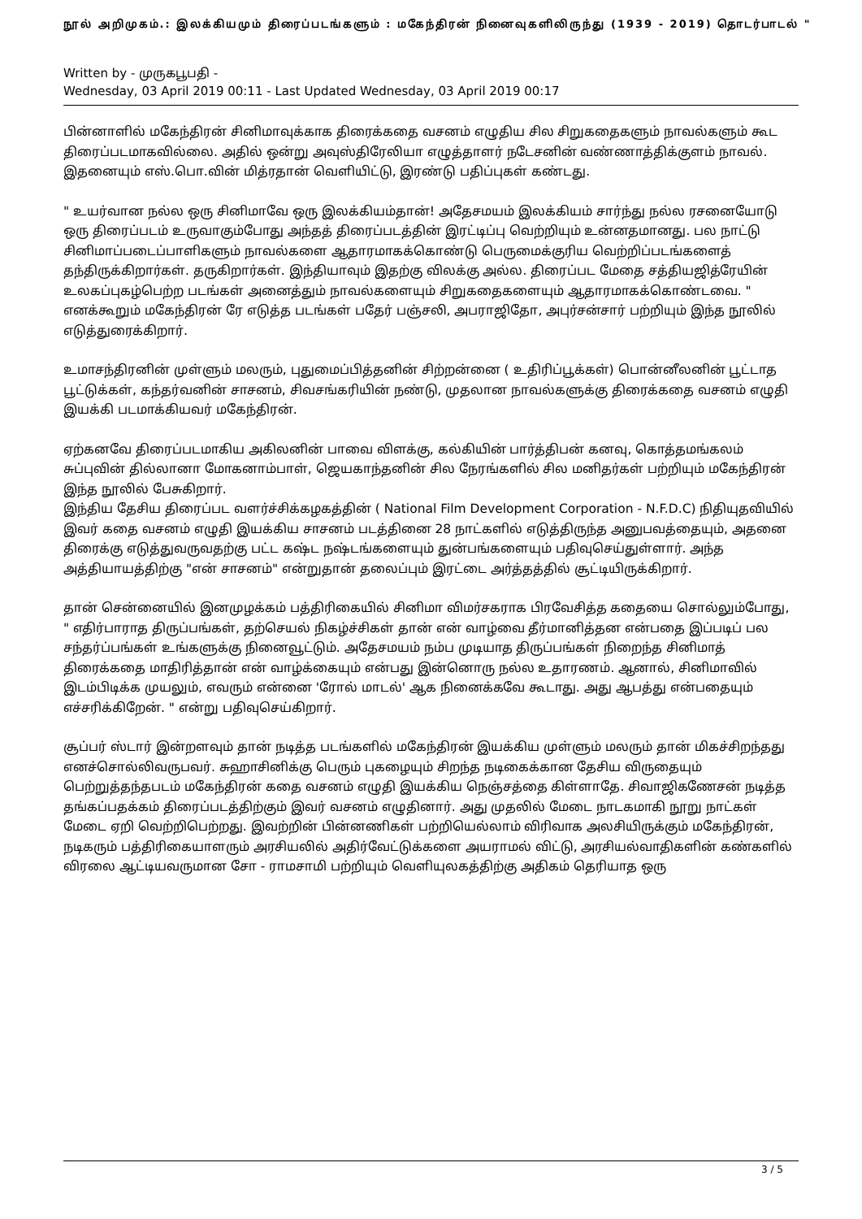நூல் அறிமுகம்.: இலக்கியமும் திரைப்படங்களும் : மகேந்திரன் நினைவுகளிலிருந்து (1939 - 2019) தொடர்பாடல் "
Written by - முருகபூபதி -
Wednesday, 03 April 2019 00:11 - Last Updated Wednesday, 03 April 2019 00:17
பின்னாளில் மகேந்திரன் சினிமாவுக்காக திரைக்கதை வசனம் எழுதிய சில சிறுகதைகளும் நாவல்களும் கூட திரைப்படமாகவில்லை. அதில் ஒன்று அவுஸ்திரேலியா எழுத்தாளர் நடேசனின் வண்ணாத்திக்குளம் நாவல். இதனையும் எஸ்.பொ.வின் மித்ரதான் வெளியிட்டு, இரண்டு பதிப்புகள் கண்டது.
" உயர்வான நல்ல ஒரு சினிமாவே ஒரு இலக்கியம்தான்! அதேசமயம் இலக்கியம் சார்ந்து நல்ல ரசனையோடு ஒரு திரைப்படம் உருவாகும்போது அந்தத் திரைப்படத்தின் இரட்டிப்பு வெற்றியும் உன்னதமானது. பல நாட்டு சினிமாப்படைப்பாளிகளும் நாவல்களை ஆதாரமாகக்கொண்டு பெருமைக்குரிய வெற்றிப்படங்களைத் தந்திருக்கிறார்கள். தருகிறார்கள். இந்தியாவும் இதற்கு விலக்கு அல்ல. திரைப்பட மேதை சத்தியஜித்ரேயின் உலகப்புகழ்பெற்ற படங்கள் அனைத்தும் நாவல்களையும் சிறுகதைகளையும் ஆதாரமாகக்கொண்டவை. " எனக்கூறும் மகேந்திரன் ரே எடுத்த படங்கள் பதேர் பஞ்சலி, அபராஜிதோ, அபுர்சன்சார் பற்றியும் இந்த நூலில் எடுத்துரைக்கிறார்.
உமாசந்திரனின் முள்ளும் மலரும், புதுமைப்பித்தனின் சிற்றன்னை ( உதிரிப்பூக்கள்) பொன்னீலனின் பூட்டாத பூட்டுக்கள், கந்தர்வனின் சாசனம், சிவசங்கரியின் நண்டு, முதலான நாவல்களுக்கு திரைக்கதை வசனம் எழுதி இயக்கி படமாக்கியவர் மகேந்திரன்.
ஏற்கனவே திரைப்படமாகிய அகிலனின் பாவை விளக்கு, கல்கியின் பார்த்திபன் கனவு, கொத்தமங்கலம் சுப்புவின் தில்லானா மோகனாம்பாள், ஜெயகாந்தனின் சில நேரங்களில் சில மனிதர்கள் பற்றியும் மகேந்திரன் இந்த நூலில் பேசுகிறார்.
இந்திய தேசிய திரைப்பட வளர்ச்சிக்கழகத்தின் ( National Film Development Corporation - N.F.D.C) நிதியுதவியில் இவர் கதை வசனம் எழுதி இயக்கிய சாசனம் படத்தினை 28 நாட்களில் எடுத்திருந்த அனுபவத்தையும், அதனை திரைக்கு எடுத்துவருவதற்கு பட்ட கஷ்ட நஷ்டங்களையும் துன்பங்களையும் பதிவுசெய்துள்ளார். அந்த அத்தியாயத்திற்கு "என் சாசனம்" என்றுதான் தலைப்பும் இரட்டை அர்த்தத்தில் சூட்டியிருக்கிறார்.
தான் சென்னையில் இனமுழக்கம் பத்திரிகையில் சினிமா விமர்சகராக பிரவேசித்த கதையை சொல்லும்போது, " எதிர்பாராத திருப்பங்கள், தற்செயல் நிகழ்ச்சிகள் தான் என் வாழ்வை தீர்மானித்தன என்பதை இப்படிப் பல சந்தர்ப்பங்கள் உங்களுக்கு நினைவூட்டும். அதேசமயம் நம்ப முடியாத திருப்பங்கள் நிறைந்த சினிமாத் திரைக்கதை மாதிரித்தான் என் வாழ்க்கையும் என்பது இன்னொரு நல்ல உதாரணம். ஆனால், சினிமாவில் இடம்பிடிக்க முயலும், எவரும் என்னை 'ரோல் மாடல்' ஆக நினைக்கவே கூடாது. அது ஆபத்து என்பதையும் எச்சரிக்கிறேன். " என்று பதிவுசெய்கிறார்.
சூப்பர் ஸ்டார் இன்றளவும் தான் நடித்த படங்களில் மகேந்திரன் இயக்கிய முள்ளும் மலரும் தான் மிகச்சிறந்தது எனச்சொல்லிவருபவர். சுஹாசினிக்கு பெரும் புகழையும் சிறந்த நடிகைக்கான தேசிய விருதையும் பெற்றுத்தந்தபடம் மகேந்திரன் கதை வசனம் எழுதி இயக்கிய நெஞ்சத்தை கிள்ளாதே. சிவாஜிகணேசன் நடித்த தங்கப்பதக்கம் திரைப்படத்திற்கும் இவர் வசனம் எழுதினார். அது முதலில் மேடை நாடகமாகி நூறு நாட்கள் மேடை ஏறி வெற்றிபெற்றது. இவற்றின் பின்னணிகள் பற்றியெல்லாம் விரிவாக அலசியிருக்கும் மகேந்திரன், நடிகரும் பத்திரிகையாளரும் அரசியலில் அதிர்வேட்டுக்களை அயராமல் விட்டு, அரசியல்வாதிகளின் கண்களில் விரலை ஆட்டியவருமான சோ - ராமசாமி பற்றியும் வெளியுலகத்திற்கு அதிகம் தெரியாத ஒரு
3 / 5